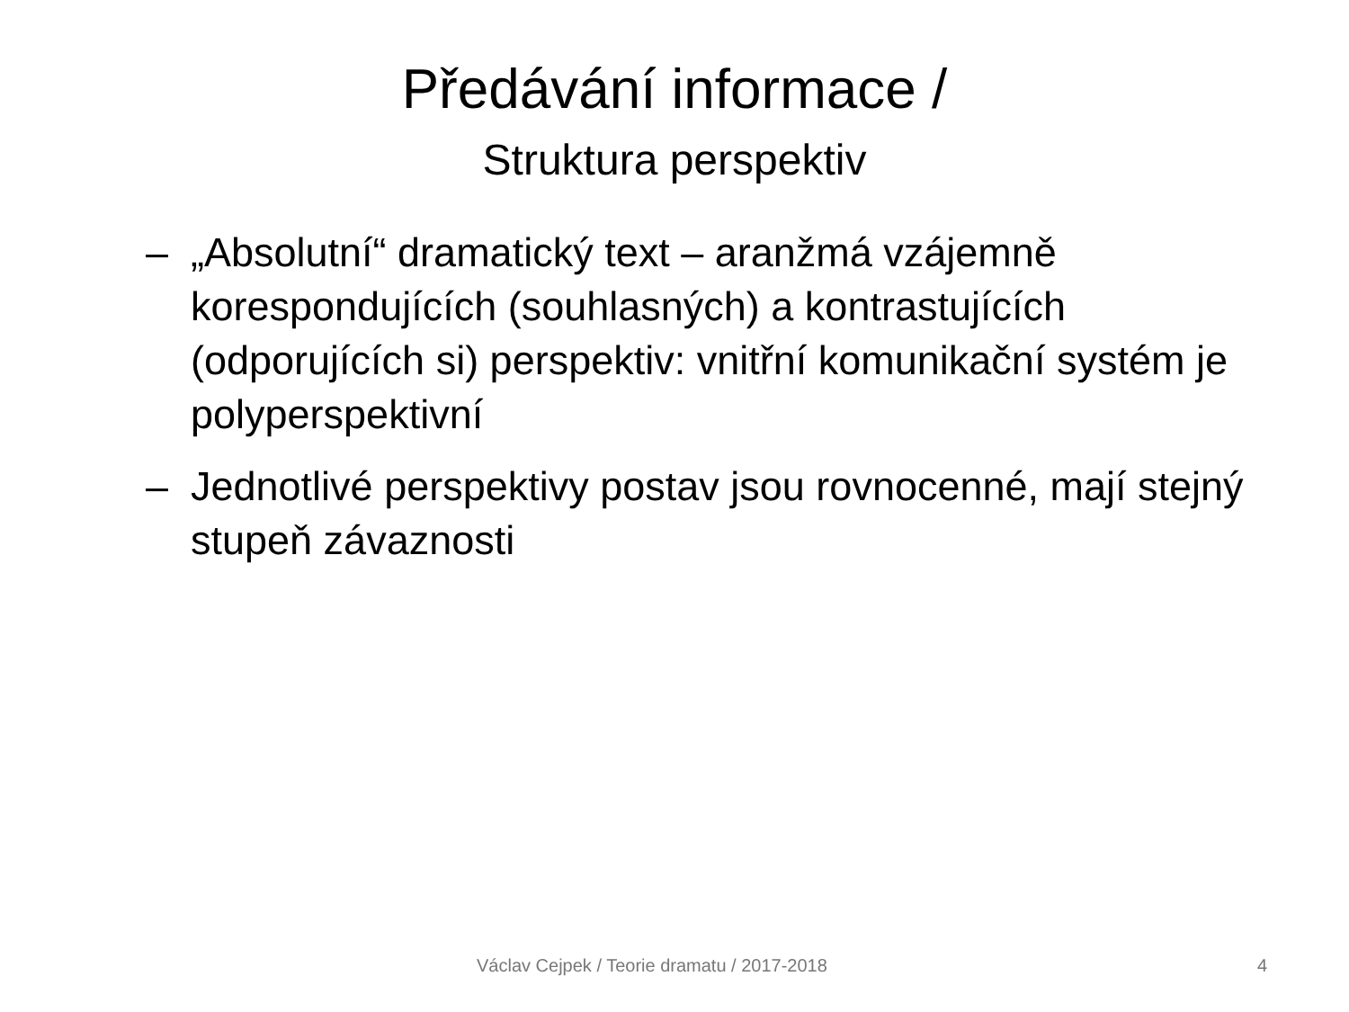Předávání informace /
Struktura perspektiv
– „Absolutní“ dramatický text – aranžmá vzájemně korespondujících (souhlasných) a kontrastujících (odporujících si) perspektiv: vnitřní komunikační systém je polyperspektivní
– Jednotlivé perspektivy postav jsou rovnocenné, mají stejný stupeň závaznosti
Václav Cejpek / Teorie dramatu / 2017-2018 4